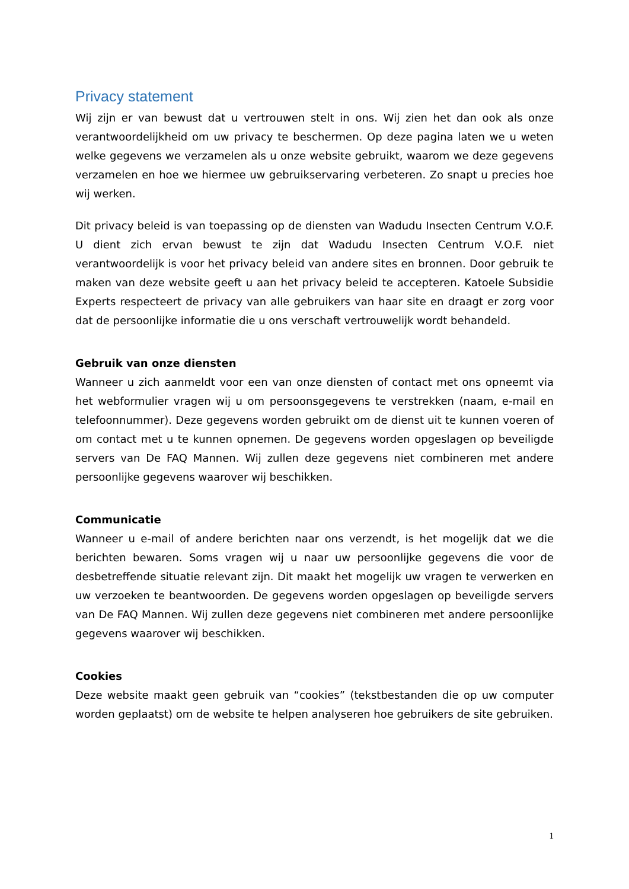Privacy statement
Wij zijn er van bewust dat u vertrouwen stelt in ons. Wij zien het dan ook als onze verantwoordelijkheid om uw privacy te beschermen. Op deze pagina laten we u weten welke gegevens we verzamelen als u onze website gebruikt, waarom we deze gegevens verzamelen en hoe we hiermee uw gebruikservaring verbeteren. Zo snapt u precies hoe wij werken.
Dit privacy beleid is van toepassing op de diensten van Wadudu Insecten Centrum V.O.F. U dient zich ervan bewust te zijn dat Wadudu Insecten Centrum V.O.F. niet verantwoordelijk is voor het privacy beleid van andere sites en bronnen. Door gebruik te maken van deze website geeft u aan het privacy beleid te accepteren. Katoele Subsidie Experts respecteert de privacy van alle gebruikers van haar site en draagt er zorg voor dat de persoonlijke informatie die u ons verschaft vertrouwelijk wordt behandeld.
Gebruik van onze diensten
Wanneer u zich aanmeldt voor een van onze diensten of contact met ons opneemt via het webformulier vragen wij u om persoonsgegevens te verstrekken (naam, e-mail en telefoonnummer). Deze gegevens worden gebruikt om de dienst uit te kunnen voeren of om contact met u te kunnen opnemen. De gegevens worden opgeslagen op beveiligde servers van De FAQ Mannen. Wij zullen deze gegevens niet combineren met andere persoonlijke gegevens waarover wij beschikken.
Communicatie
Wanneer u e-mail of andere berichten naar ons verzendt, is het mogelijk dat we die berichten bewaren. Soms vragen wij u naar uw persoonlijke gegevens die voor de desbetreffende situatie relevant zijn. Dit maakt het mogelijk uw vragen te verwerken en uw verzoeken te beantwoorden. De gegevens worden opgeslagen op beveiligde servers van De FAQ Mannen. Wij zullen deze gegevens niet combineren met andere persoonlijke gegevens waarover wij beschikken.
Cookies
Deze website maakt geen gebruik van “cookies” (tekstbestanden die op uw computer worden geplaatst) om de website te helpen analyseren hoe gebruikers de site gebruiken.
1